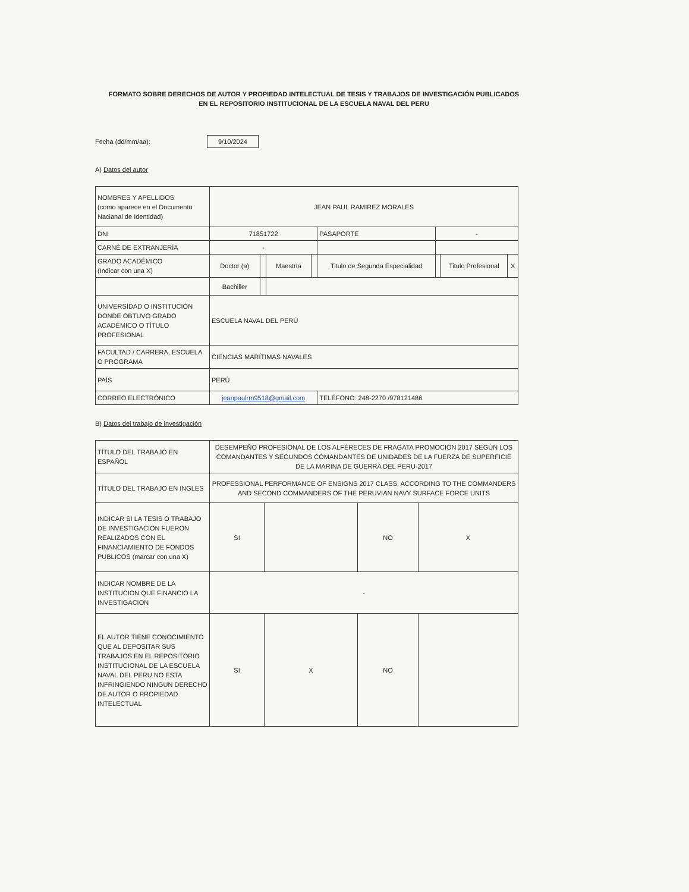FORMATO SOBRE DERECHOS DE AUTOR Y PROPIEDAD INTELECTUAL DE TESIS Y TRABAJOS DE INVESTIGACIÓN PUBLICADOS EN EL REPOSITORIO INSTITUCIONAL DE LA ESCUELA NAVAL DEL PERU
Fecha (dd/mm/aa):
9/10/2024
A) Datos del autor
| NOMBRES Y APELLIDOS (como aparece en el Documento Nacianal de Identidad) | JEAN PAUL RAMIREZ MORALES | | | | | | | |
| DNI | 71851722 | | | | PASAPORTE | - | | |
| CARNÉ DE EXTRANJERÍA | - | | | | | | | |
| GRADO ACADÉMICO (Indicar con una X) | Doctor (a) | | Maestría | | Titulo de Segunda Especialidad | | Titulo Profesional | X |
| | Bachiller | | | | | | | |
| UNIVERSIDAD O INSTITUCIÓN DONDE OBTUVO GRADO ACADÉMICO O TÍTULO PROFESIONAL | ESCUELA NAVAL DEL PERÚ | | | | | | | |
| FACULTAD / CARRERA, ESCUELA O PROGRAMA | CIENCIAS MARÍTIMAS NAVALES | | | | | | | |
| PAÍS | PERÚ | | | | | | | |
| CORREO ELECTRÓNICO | jeanpaulrm9518@gmail.com | | | | TELÉFONO: 248-2270 /978121486 | | | |
B) Datos del trabajo de investigación
| TÍTULO DEL TRABAJO EN ESPAÑOL | DESEMPEÑO PROFESIONAL DE LOS ALFÉRECES DE FRAGATA PROMOCIÓN 2017 SEGÚN LOS COMANDANTES Y SEGUNDOS COMANDANTES DE UNIDADES DE LA FUERZA DE SUPERFICIE DE LA MARINA DE GUERRA DEL PERU-2017 | | | |
| TÍTULO DEL TRABAJO EN INGLES | PROFESSIONAL PERFORMANCE OF ENSIGNS 2017 CLASS, ACCORDING TO THE COMMANDERS AND SECOND COMMANDERS OF THE PERUVIAN NAVY SURFACE FORCE UNITS | | | |
| INDICAR SI LA TESIS O TRABAJO DE INVESTIGACION FUERON REALIZADOS CON EL FINANCIAMIENTO DE FONDOS PUBLICOS (marcar con una X) | SI | | NO | X |
| INDICAR NOMBRE DE LA INSTITUCION QUE FINANCIO LA INVESTIGACION | - | | | |
| EL AUTOR TIENE CONOCIMIENTO QUE AL DEPOSITAR SUS TRABAJOS EN EL REPOSITORIO INSTITUCIONAL DE LA ESCUELA NAVAL DEL PERU NO ESTA INFRINGIENDO NINGUN DERECHO DE AUTOR O PROPIEDAD INTELECTUAL | SI | X | NO | |